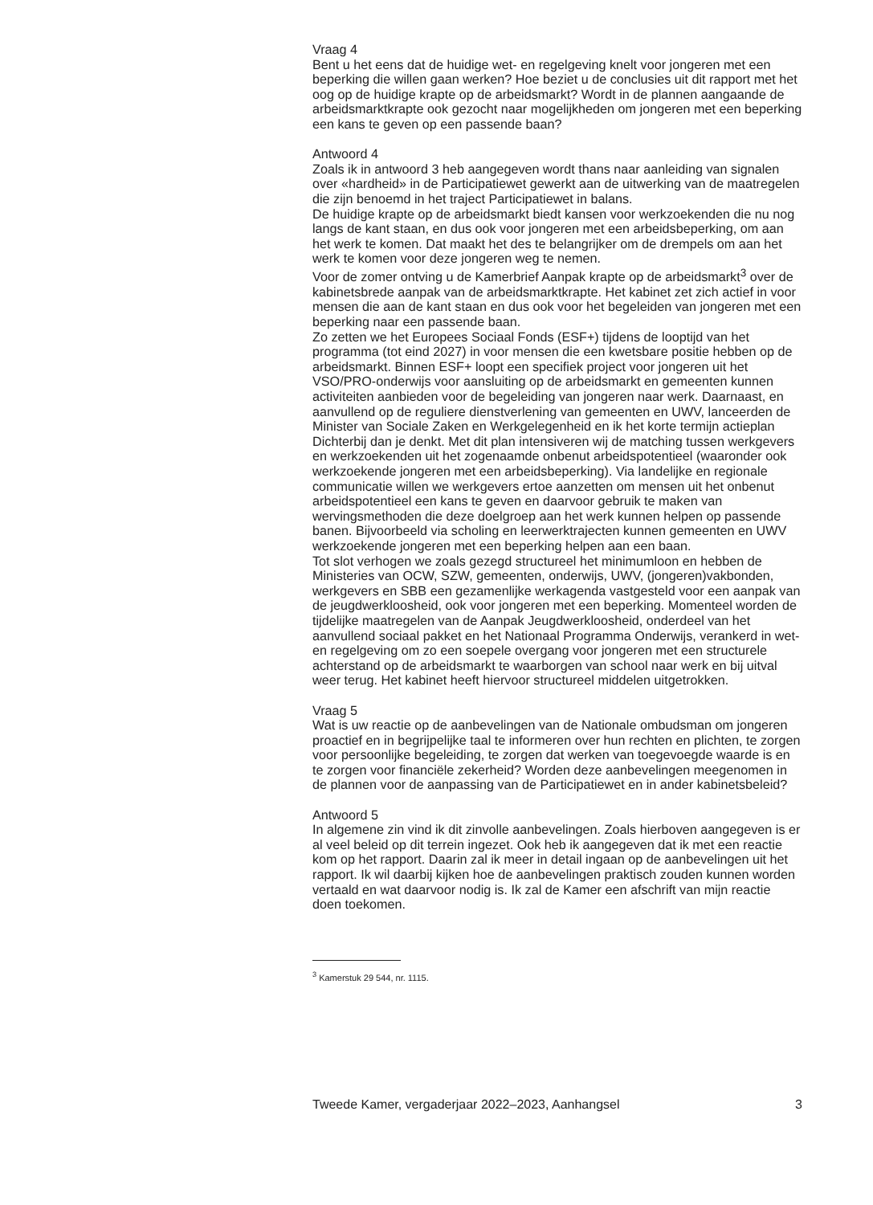Vraag 4
Bent u het eens dat de huidige wet- en regelgeving knelt voor jongeren met een beperking die willen gaan werken? Hoe beziet u de conclusies uit dit rapport met het oog op de huidige krapte op de arbeidsmarkt? Wordt in de plannen aangaande de arbeidsmarktkrapte ook gezocht naar mogelijkheden om jongeren met een beperking een kans te geven op een passende baan?
Antwoord 4
Zoals ik in antwoord 3 heb aangegeven wordt thans naar aanleiding van signalen over «hardheid» in de Participatiewet gewerkt aan de uitwerking van de maatregelen die zijn benoemd in het traject Participatiewet in balans.
De huidige krapte op de arbeidsmarkt biedt kansen voor werkzoekenden die nu nog langs de kant staan, en dus ook voor jongeren met een arbeidsbeperking, om aan het werk te komen. Dat maakt het des te belangrijker om de drempels om aan het werk te komen voor deze jongeren weg te nemen.
Voor de zomer ontving u de Kamerbrief Aanpak krapte op de arbeidsmarkt<sup>3</sup> over de kabinetsbrede aanpak van de arbeidsmarktkrapte. Het kabinet zet zich actief in voor mensen die aan de kant staan en dus ook voor het begeleiden van jongeren met een beperking naar een passende baan.
Zo zetten we het Europees Sociaal Fonds (ESF+) tijdens de looptijd van het programma (tot eind 2027) in voor mensen die een kwetsbare positie hebben op de arbeidsmarkt. Binnen ESF+ loopt een specifiek project voor jongeren uit het VSO/PRO-onderwijs voor aansluiting op de arbeidsmarkt en gemeenten kunnen activiteiten aanbieden voor de begeleiding van jongeren naar werk. Daarnaast, en aanvullend op de reguliere dienstverlening van gemeenten en UWV, lanceerden de Minister van Sociale Zaken en Werkgelegenheid en ik het korte termijn actieplan Dichterbij dan je denkt. Met dit plan intensiveren wij de matching tussen werkgevers en werkzoekenden uit het zogenaamde onbenut arbeidspotentieel (waaronder ook werkzoekende jongeren met een arbeidsbeperking). Via landelijke en regionale communicatie willen we werkgevers ertoe aanzetten om mensen uit het onbenut arbeidspotentieel een kans te geven en daarvoor gebruik te maken van wervingsmethoden die deze doelgroep aan het werk kunnen helpen op passende banen. Bijvoorbeeld via scholing en leerwerktrajecten kunnen gemeenten en UWV werkzoekende jongeren met een beperking helpen aan een baan.
Tot slot verhogen we zoals gezegd structureel het minimumloon en hebben de Ministeries van OCW, SZW, gemeenten, onderwijs, UWV, (jongeren)vakbonden, werkgevers en SBB een gezamenlijke werkagenda vastgesteld voor een aanpak van de jeugdwerkloosheid, ook voor jongeren met een beperking. Momenteel worden de tijdelijke maatregelen van de Aanpak Jeugdwerkloosheid, onderdeel van het aanvullend sociaal pakket en het Nationaal Programma Onderwijs, verankerd in wet- en regelgeving om zo een soepele overgang voor jongeren met een structurele achterstand op de arbeidsmarkt te waarborgen van school naar werk en bij uitval weer terug. Het kabinet heeft hiervoor structureel middelen uitgetrokken.
Vraag 5
Wat is uw reactie op de aanbevelingen van de Nationale ombudsman om jongeren proactief en in begrijpelijke taal te informeren over hun rechten en plichten, te zorgen voor persoonlijke begeleiding, te zorgen dat werken van toegevoegde waarde is en te zorgen voor financiële zekerheid? Worden deze aanbevelingen meegenomen in de plannen voor de aanpassing van de Participatiewet en in ander kabinetsbeleid?
Antwoord 5
In algemene zin vind ik dit zinvolle aanbevelingen. Zoals hierboven aangegeven is er al veel beleid op dit terrein ingezet. Ook heb ik aangegeven dat ik met een reactie kom op het rapport. Daarin zal ik meer in detail ingaan op de aanbevelingen uit het rapport. Ik wil daarbij kijken hoe de aanbevelingen praktisch zouden kunnen worden vertaald en wat daarvoor nodig is. Ik zal de Kamer een afschrift van mijn reactie doen toekomen.
<sup>3</sup> Kamerstuk 29 544, nr. 1115.
Tweede Kamer, vergaderjaar 2022–2023, Aanhangsel 3